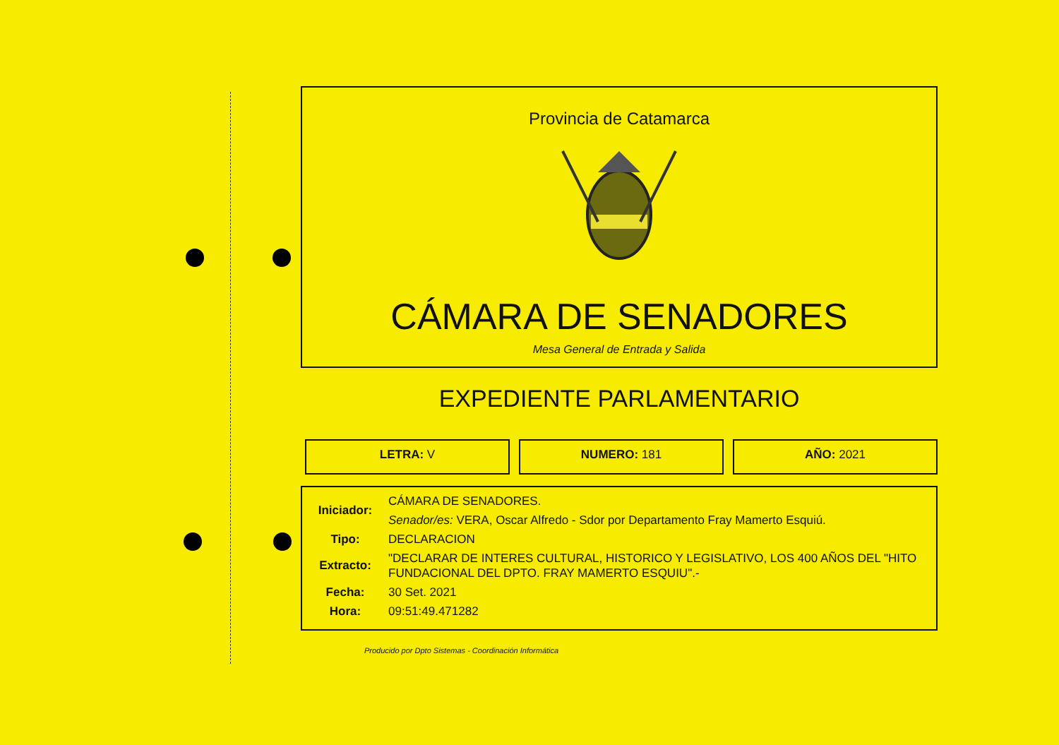Provincia de Catamarca
CÁMARA DE SENADORES
Mesa General de Entrada y Salida
EXPEDIENTE PARLAMENTARIO
LETRA: V NUMERO: 181 AÑO: 2021
| Iniciador: | CÁMARA DE SENADORES. |
| | Senador/es: VERA, Oscar Alfredo - Sdor por Departamento Fray Mamerto Esquiú. |
| Tipo: | DECLARACION |
| Extracto: | "DECLARAR DE INTERES CULTURAL, HISTORICO Y LEGISLATIVO, LOS 400 AÑOS DEL "HITO FUNDACIONAL DEL DPTO. FRAY MAMERTO ESQUIU".- |
| Fecha: | 30 Set. 2021 |
| Hora: | 09:51:49.471282 |
Producido por Dpto Sistemas - Coordinación Informática